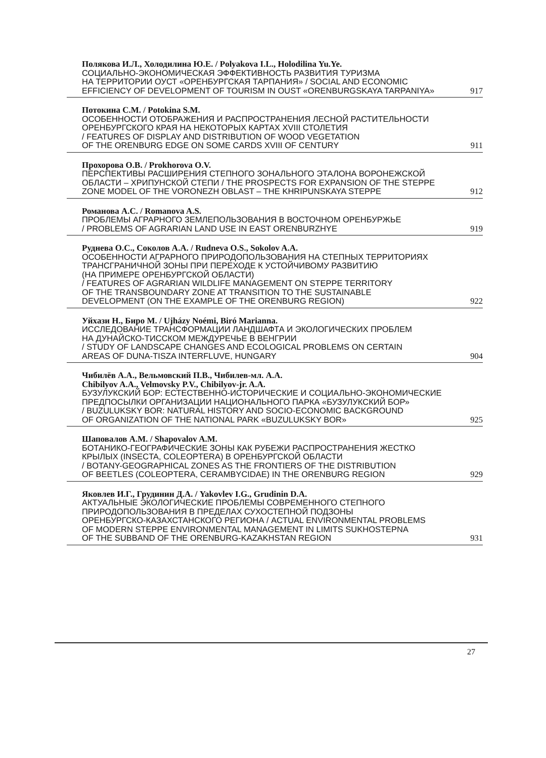Полякова И.Л., Холодилина Ю.Е. / Polyakova I.L., Holodilina Yu.Ye.
СОЦИАЛЬНО-ЭКОНОМИЧЕСКАЯ ЭФФЕКТИВНОСТЬ РАЗВИТИЯ ТУРИЗМА
НА ТЕРРИТОРИИ ОУСТ «ОРЕНБУРГСКАЯ ТАРПАНИЯ» / SOCIAL AND ECONOMIC
EFFICIENCY OF DEVELOPMENT OF TOURISM IN OUST «ORENBURGSKAYA TARPANIYA» 917
Потокина С.М. / Potokina S.M.
ОСОБЕННОСТИ ОТОБРАЖЕНИЯ И РАСПРОСТРАНЕНИЯ ЛЕСНОЙ РАСТИТЕЛЬНОСТИ
ОРЕНБУРГСКОГО КРАЯ НА НЕКОТОРЫХ КАРТАХ XVIII СТОЛЕТИЯ
/ FEATURES OF DISPLAY AND DISTRIBUTION OF WOOD VEGETATION
OF THE ORENBURG EDGE ON SOME CARDS XVIII OF CENTURY 911
Прохорова О.В. / Prokhorova O.V.
ПЕРСПЕКТИВЫ РАСШИРЕНИЯ СТЕПНОГО ЗОНАЛЬНОГО ЭТАЛОНА ВОРОНЕЖСКОЙ
ОБЛАСТИ – ХРИПУНСКОЙ СТЕПИ / THE PROSPECTS FOR EXPANSION OF THE STEPPE
ZONE MODEL OF THE VORONEZH OBLAST – THE KHRIPUNSKAYA STEPPE 912
Романова А.С. / Romanova A.S.
ПРОБЛЕМЫ АГРАРНОГО ЗЕМЛЕПОЛЬЗОВАНИЯ В ВОСТОЧНОМ ОРЕНБУРЖЬЕ
/ PROBLEMS OF AGRARIAN LAND USE IN EAST ORENBURZHYE 919
Руднева О.С., Соколов А.А. / Rudneva O.S., Sokolov A.A.
ОСОБЕННОСТИ АГРАРНОГО ПРИРОДОПОЛЬЗОВАНИЯ НА СТЕПНЫХ ТЕРРИТОРИЯХ
ТРАНСГРАНИЧНОЙ ЗОНЫ ПРИ ПЕРЕХОДЕ К УСТОЙЧИВОМУ РАЗВИТИЮ
(НА ПРИМЕРЕ ОРЕНБУРГСКОЙ ОБЛАСТИ)
/ FEATURES OF AGRARIAN WILDLIFE MANAGEMENT ON STEPPE TERRITORY
OF THE TRANSBOUNDARY ZONE AT TRANSITION TO THE SUSTAINABLE
DEVELOPMENT (ON THE EXAMPLE OF THE ORENBURG REGION) 922
Уйхази Н., Биро М. / Ujházy Noémi, Biró Marianna.
ИССЛЕДОВАНИЕ ТРАНСФОРМАЦИИ ЛАНДШАФТА И ЭКОЛОГИЧЕСКИХ ПРОБЛЕМ
НА ДУНАЙСКО-ТИССКОМ МЕЖДУРЕЧЬЕ В ВЕНГРИИ
/ STUDY OF LANDSCAPE CHANGES AND ECOLOGICAL PROBLEMS ON CERTAIN
AREAS OF DUNA-TISZA INTERFLUVE, HUNGARY 904
Чибилёв А.А., Вельмовский П.В., Чибилев-мл. А.А.
Chibilyov A.A., Velmovsky P.V., Chibilyov-jr. A.A.
БУЗУЛУКСКИЙ БОР: ЕСТЕСТВЕННО-ИСТОРИЧЕСКИЕ И СОЦИАЛЬНО-ЭКОНОМИЧЕСКИЕ
ПРЕДПОСЫЛКИ ОРГАНИЗАЦИИ НАЦИОНАЛЬНОГО ПАРКА «БУЗУЛУКСКИЙ БОР»
/ BUZULUKSKY BOR: NATURAL HISTORY AND SOCIO-ECONOMIC BACKGROUND
OF ORGANIZATION OF THE NATIONAL PARK «BUZULUKSKY BOR» 925
Шаповалов А.М. / Shapovalov A.M.
БОТАНИКО-ГЕОГРАФИЧЕСКИЕ ЗОНЫ КАК РУБЕЖИ РАСПРОСТРАНЕНИЯ ЖЕСТКО
КРЫЛЫХ (INSECTA, COLEOPTERA) В ОРЕНБУРГСКОЙ ОБЛАСТИ
/ BOTANY-GEOGRAPHICAL ZONES AS THE FRONTIERS OF THE DISTRIBUTION
OF BEETLES (COLEOPTERA, CERAMBYCIDAE) IN THE ORENBURG REGION 929
Яковлев И.Г., Грудинин Д.А. / Yakovlev I.G., Grudinin D.A.
АКТУАЛЬНЫЕ ЭКОЛОГИЧЕСКИЕ ПРОБЛЕМЫ СОВРЕМЕННОГО СТЕПНОГО
ПРИРОДОПОЛЬЗОВАНИЯ В ПРЕДЕЛАХ СУХОСТЕПНОЙ ПОДЗОНЫ
ОРЕНБУРГСКО-КАЗАХСТАНСКОГО РЕГИОНА / ACTUAL ENVIRONMENTAL PROBLEMS
OF MODERN STEPPE ENVIRONMENTAL MANAGEMENT IN LIMITS SUKHOSTEPNA
OF THE SUBBAND OF THE ORENBURG-KAZAKHSTAN REGION 931
27